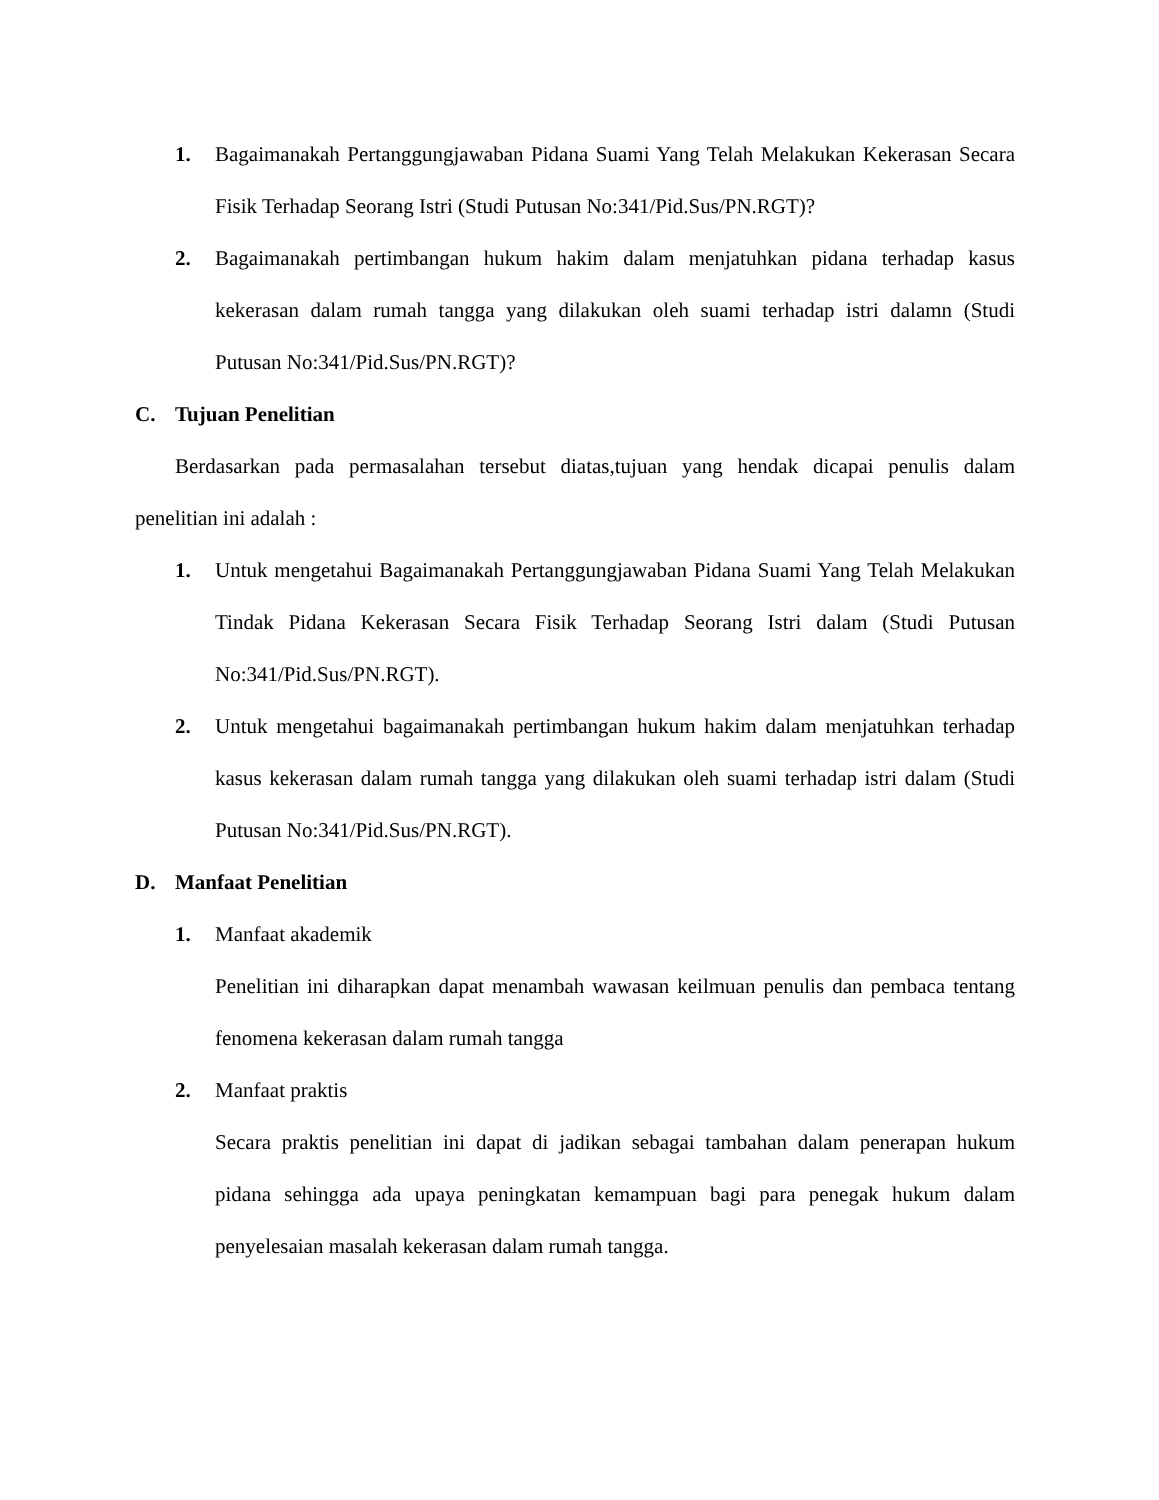1. Bagaimanakah Pertanggungjawaban Pidana Suami Yang Telah Melakukan Kekerasan Secara Fisik Terhadap Seorang Istri (Studi Putusan No:341/Pid.Sus/PN.RGT)?
2. Bagaimanakah pertimbangan hukum hakim dalam menjatuhkan pidana terhadap kasus kekerasan dalam rumah tangga yang dilakukan oleh suami terhadap istri dalamn (Studi Putusan No:341/Pid.Sus/PN.RGT)?
C. Tujuan Penelitian
Berdasarkan pada permasalahan tersebut diatas,tujuan yang hendak dicapai penulis dalam penelitian ini adalah :
1. Untuk mengetahui Bagaimanakah Pertanggungjawaban Pidana Suami Yang Telah Melakukan Tindak Pidana Kekerasan Secara Fisik Terhadap Seorang Istri dalam (Studi Putusan No:341/Pid.Sus/PN.RGT).
2. Untuk mengetahui bagaimanakah pertimbangan hukum hakim dalam menjatuhkan terhadap kasus kekerasan dalam rumah tangga yang dilakukan oleh suami terhadap istri dalam (Studi Putusan No:341/Pid.Sus/PN.RGT).
D. Manfaat Penelitian
1. Manfaat akademik
Penelitian ini diharapkan dapat menambah wawasan keilmuan penulis dan pembaca tentang fenomena kekerasan dalam rumah tangga
2. Manfaat praktis
Secara praktis penelitian ini dapat di jadikan sebagai tambahan dalam penerapan hukum pidana sehingga ada upaya peningkatan kemampuan bagi para penegak hukum dalam penyelesaian masalah kekerasan dalam rumah tangga.